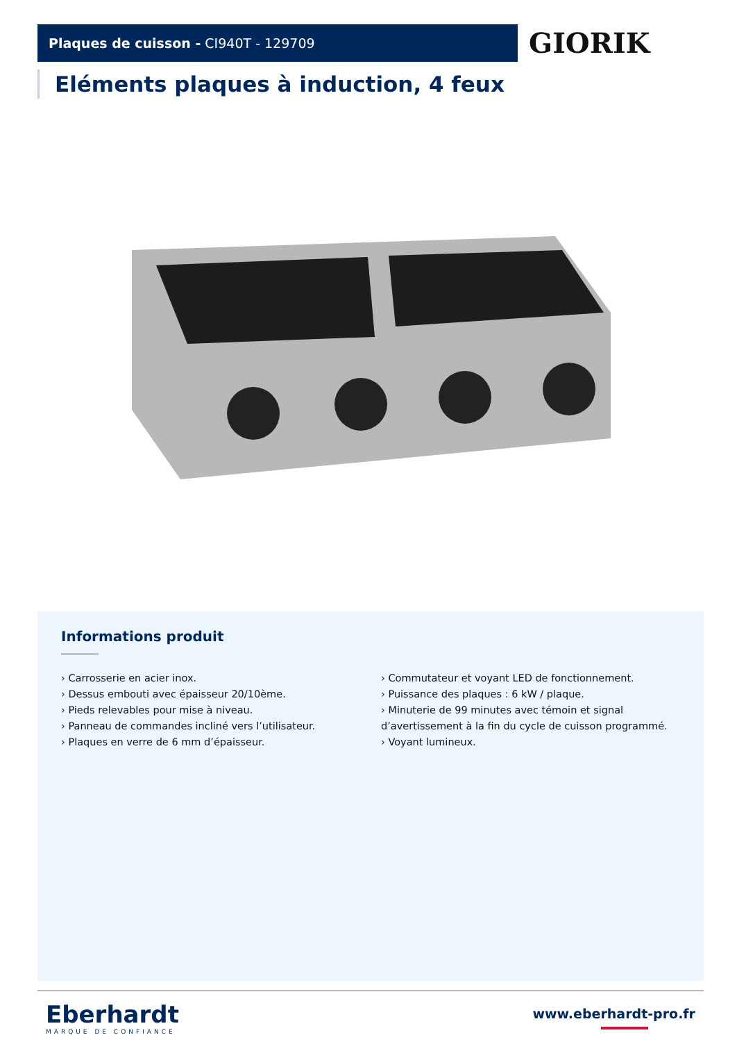Plaques de cuisson - CI940T - 129709 GIORIK
Eléments plaques à induction, 4 feux
Informations produit
› Carrosserie en acier inox.
› Dessus embouti avec épaisseur 20/10ème.
› Pieds relevables pour mise à niveau.
› Panneau de commandes incliné vers l’utilisateur.
› Plaques en verre de 6 mm d’épaisseur.
› Commutateur et voyant LED de fonctionnement.
› Puissance des plaques : 6 kW / plaque.
› Minuterie de 99 minutes avec témoin et signal d’avertissement à la fin du cycle de cuisson programmé.
› Voyant lumineux.
Eberhardt
MARQUE DE CONFIANCE
www.eberhardt-pro.fr